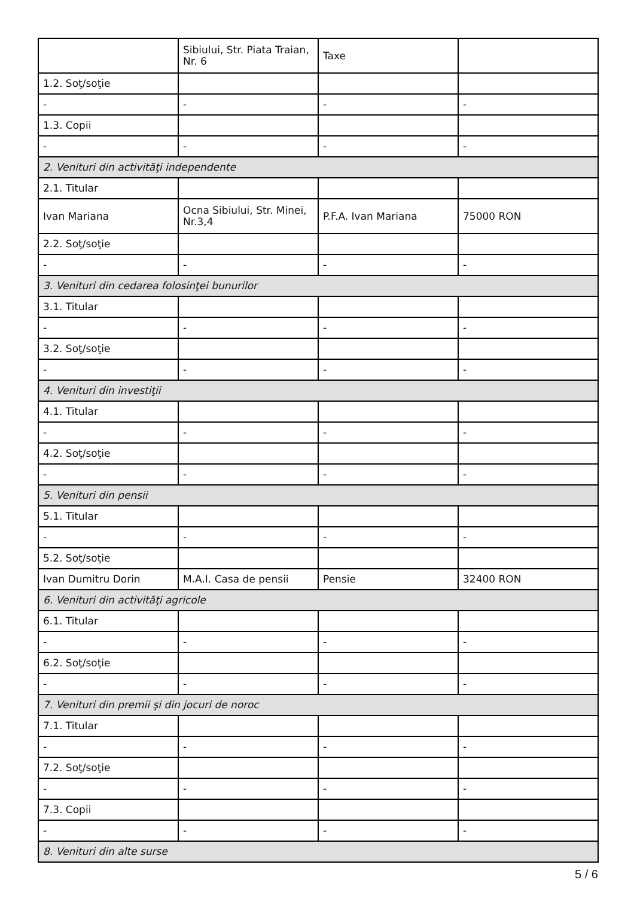| | Sibiului, Str. Piata Traian, Nr. 6 | Taxe | |
| 1.2. Soţ/soţie | | | |
| - | - | - | - |
| 1.3. Copii | | | |
| - | - | - | - |
| 2. Venituri din activităţi independente | | | |
| 2.1. Titular | | | |
| Ivan Mariana | Ocna Sibiului, Str. Minei, Nr.3,4 | P.F.A. Ivan Mariana | 75000 RON |
| 2.2. Soţ/soţie | | | |
| - | - | - | - |
| 3. Venituri din cedarea folosinţei bunurilor | | | |
| 3.1. Titular | | | |
| - | - | - | - |
| 3.2. Soţ/soţie | | | |
| - | - | - | - |
| 4. Venituri din investiţii | | | |
| 4.1. Titular | | | |
| - | - | - | - |
| 4.2. Soţ/soţie | | | |
| - | - | - | - |
| 5. Venituri din pensii | | | |
| 5.1. Titular | | | |
| - | - | - | - |
| 5.2. Soţ/soţie | | | |
| Ivan Dumitru Dorin | M.A.I. Casa de pensii | Pensie | 32400 RON |
| 6. Venituri din activităţi agricole | | | |
| 6.1. Titular | | | |
| - | - | - | - |
| 6.2. Soţ/soţie | | | |
| - | - | - | - |
| 7. Venituri din premii şi din jocuri de noroc | | | |
| 7.1. Titular | | | |
| - | - | - | - |
| 7.2. Soţ/soţie | | | |
| - | - | - | - |
| 7.3. Copii | | | |
| - | - | - | - |
| 8. Venituri din alte surse | | | |
5 / 6